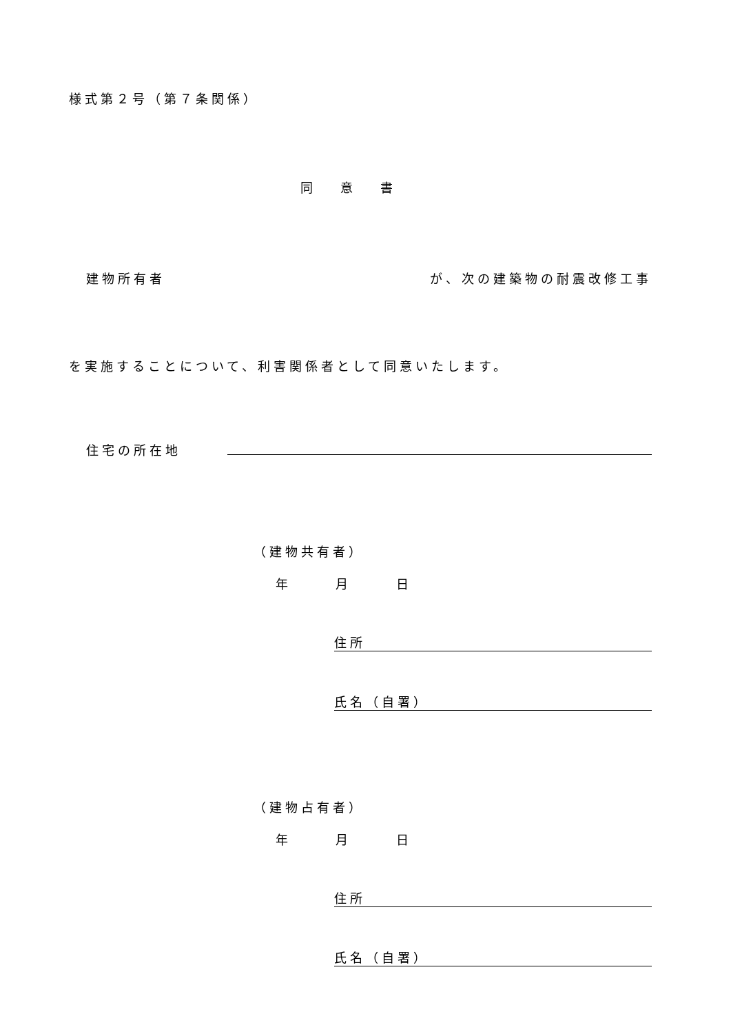様式第２号（第７条関係）
同意書
建物所有者 が、次の建築物の耐震改修工事
を実施することについて、利害関係者として同意いたします。
住宅の所在地
（建物共有者）
年 月 日
住所
氏名（自署）
（建物占有者）
年 月 日
住所
氏名（自署）